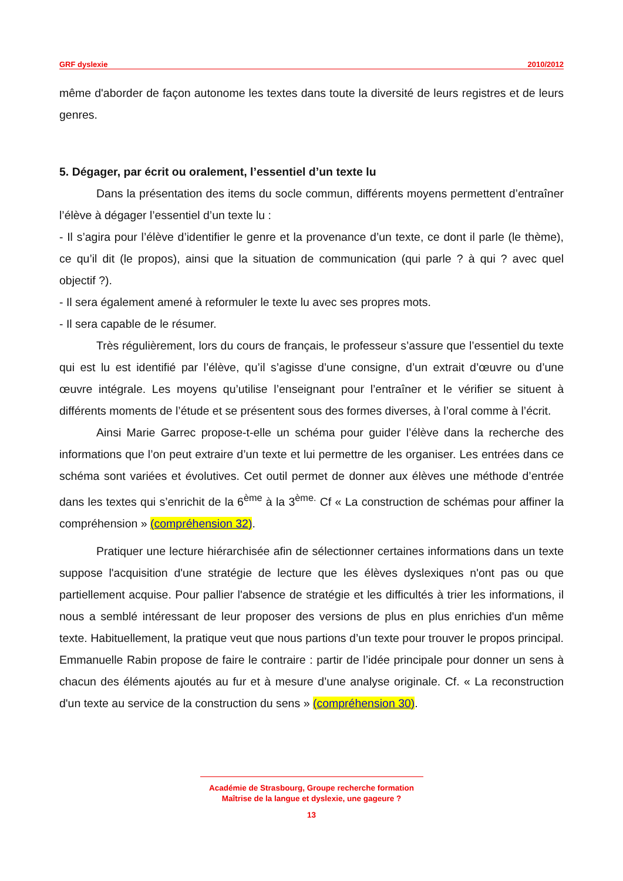GRF dyslexie 2010/2012
même d'aborder de façon autonome les textes dans toute la diversité de leurs registres et de leurs genres.
5. Dégager, par écrit ou oralement, l’essentiel d’un texte lu
Dans la présentation des items du socle commun, différents moyens permettent d’entraîner l’élève à dégager l’essentiel d’un texte lu :
- Il s’agira pour l’élève d’identifier le genre et la provenance d’un texte, ce dont il parle (le thème), ce qu’il dit (le propos), ainsi que la situation de communication (qui parle ? à qui ? avec quel objectif ?).
- Il sera également amené à reformuler le texte lu avec ses propres mots.
- Il sera capable de le résumer.
Très régulièrement, lors du cours de français, le professeur s’assure que l’essentiel du texte qui est lu est identifié par l’élève, qu’il s’agisse d’une consigne, d’un extrait d’œuvre ou d’une œuvre intégrale. Les moyens qu’utilise l’enseignant pour l’entraîner et le vérifier se situent à différents moments de l’étude et se présentent sous des formes diverses, à l’oral comme à l’écrit.
Ainsi Marie Garrec propose-t-elle un schéma pour guider l’élève dans la recherche des informations que l’on peut extraire d’un texte et lui permettre de les organiser. Les entrées dans ce schéma sont variées et évolutives. Cet outil permet de donner aux élèves une méthode d’entrée dans les textes qui s’enrichit de la 6<sup>ème</sup> à la 3<sup>ème.</sup> Cf « La construction de schémas pour affiner la compréhension » (compréhension 32).
Pratiquer une lecture hiérarchisée afin de sélectionner certaines informations dans un texte suppose l'acquisition d'une stratégie de lecture que les élèves dyslexiques n'ont pas ou que partiellement acquise. Pour pallier l'absence de stratégie et les difficultés à trier les informations, il nous a semblé intéressant de leur proposer des versions de plus en plus enrichies d'un même texte. Habituellement, la pratique veut que nous partions d’un texte pour trouver le propos principal. Emmanuelle Rabin propose de faire le contraire : partir de l’idée principale pour donner un sens à chacun des éléments ajoutés au fur et à mesure d’une analyse originale. Cf. « La reconstruction d'un texte au service de la construction du sens » (compréhension 30).
Académie de Strasbourg, Groupe recherche formation
Maîtrise de la langue et dyslexie, une gageure ?
13